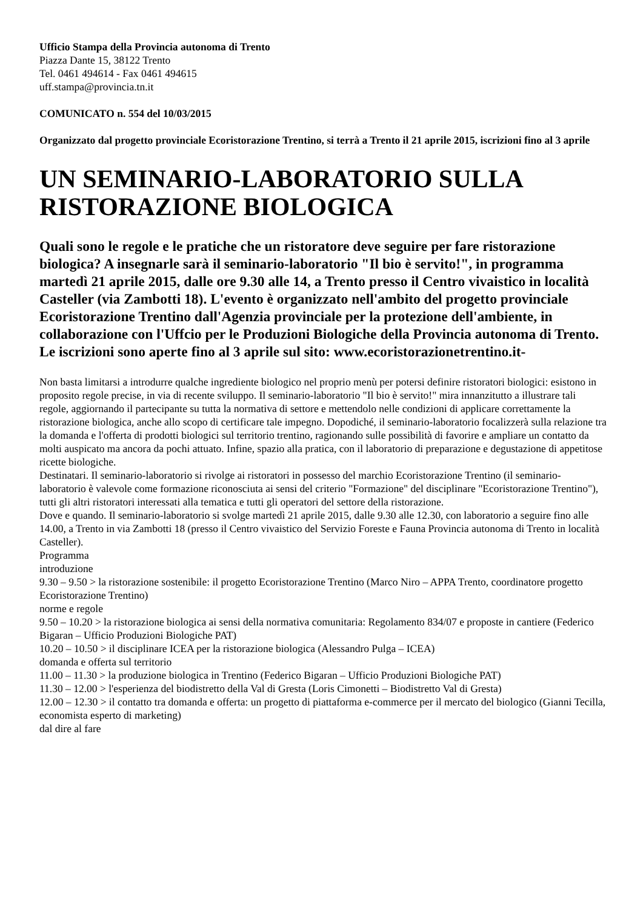Ufficio Stampa della Provincia autonoma di Trento
Piazza Dante 15, 38122 Trento
Tel. 0461 494614 - Fax 0461 494615
uff.stampa@provincia.tn.it
COMUNICATO n. 554 del 10/03/2015
Organizzato dal progetto provinciale Ecoristorazione Trentino, si terrà a Trento il 21 aprile 2015, iscrizioni fino al 3 aprile
UN SEMINARIO-LABORATORIO SULLA RISTORAZIONE BIOLOGICA
Quali sono le regole e le pratiche che un ristoratore deve seguire per fare ristorazione biologica? A insegnarle sarà il seminario-laboratorio "Il bio è servito!", in programma martedì 21 aprile 2015, dalle ore 9.30 alle 14, a Trento presso il Centro vivaistico in località Casteller (via Zambotti 18). L'evento è organizzato nell'ambito del progetto provinciale Ecoristorazione Trentino dall'Agenzia provinciale per la protezione dell'ambiente, in collaborazione con l'Uffcio per le Produzioni Biologiche della Provincia autonoma di Trento. Le iscrizioni sono aperte fino al 3 aprile sul sito: www.ecoristorazionetrentino.it-
Non basta limitarsi a introdurre qualche ingrediente biologico nel proprio menù per potersi definire ristoratori biologici: esistono in proposito regole precise, in via di recente sviluppo. Il seminario-laboratorio "Il bio è servito!" mira innanzitutto a illustrare tali regole, aggiornando il partecipante su tutta la normativa di settore e mettendolo nelle condizioni di applicare correttamente la ristorazione biologica, anche allo scopo di certificare tale impegno. Dopodiché, il seminario-laboratorio focalizzerà sulla relazione tra la domanda e l'offerta di prodotti biologici sul territorio trentino, ragionando sulle possibilità di favorire e ampliare un contatto da molti auspicato ma ancora da pochi attuato. Infine, spazio alla pratica, con il laboratorio di preparazione e degustazione di appetitose ricette biologiche.
Destinatari. Il seminario-laboratorio si rivolge ai ristoratori in possesso del marchio Ecoristorazione Trentino (il seminario-laboratorio è valevole come formazione riconosciuta ai sensi del criterio "Formazione" del disciplinare "Ecoristorazione Trentino"), tutti gli altri ristoratori interessati alla tematica e tutti gli operatori del settore della ristorazione.
Dove e quando. Il seminario-laboratorio si svolge martedì 21 aprile 2015, dalle 9.30 alle 12.30, con laboratorio a seguire fino alle 14.00, a Trento in via Zambotti 18 (presso il Centro vivaistico del Servizio Foreste e Fauna Provincia autonoma di Trento in località Casteller).
Programma
introduzione
9.30 – 9.50 > la ristorazione sostenibile: il progetto Ecoristorazione Trentino (Marco Niro – APPA Trento, coordinatore progetto Ecoristorazione Trentino)
norme e regole
9.50 – 10.20 > la ristorazione biologica ai sensi della normativa comunitaria: Regolamento 834/07 e proposte in cantiere (Federico Bigaran – Ufficio Produzioni Biologiche PAT)
10.20 – 10.50 > il disciplinare ICEA per la ristorazione biologica (Alessandro Pulga – ICEA)
domanda e offerta sul territorio
11.00 – 11.30 > la produzione biologica in Trentino (Federico Bigaran – Ufficio Produzioni Biologiche PAT)
11.30 – 12.00 > l'esperienza del biodistretto della Val di Gresta (Loris Cimonetti – Biodistretto Val di Gresta)
12.00 – 12.30 > il contatto tra domanda e offerta: un progetto di piattaforma e-commerce per il mercato del biologico (Gianni Tecilla, economista esperto di marketing)
dal dire al fare